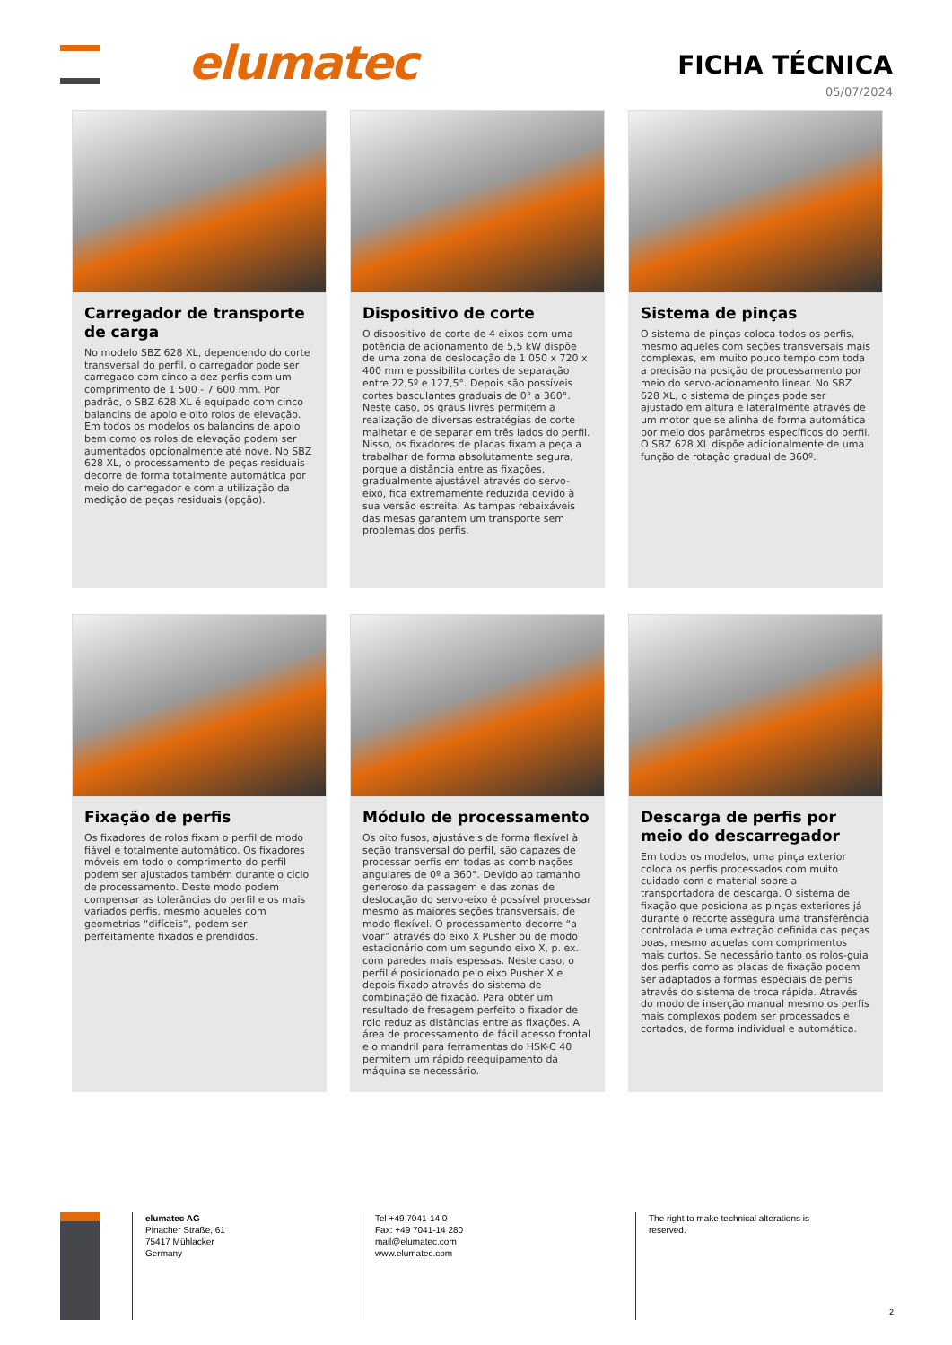elumatec
FICHA TÉCNICA
05/07/2024
Carregador de transporte de carga
No modelo SBZ 628 XL, dependendo do corte transversal do perfil, o carregador pode ser carregado com cinco a dez perfis com um comprimento de 1 500 - 7 600 mm. Por padrão, o SBZ 628 XL é equipado com cinco balancins de apoio e oito rolos de elevação. Em todos os modelos os balancins de apoio bem como os rolos de elevação podem ser aumentados opcionalmente até nove. No SBZ 628 XL, o processamento de peças residuais decorre de forma totalmente automática por meio do carregador e com a utilização da medição de peças residuais (opção).
Dispositivo de corte
O dispositivo de corte de 4 eixos com uma potência de acionamento de 5,5 kW dispõe de uma zona de deslocação de 1 050 x 720 x 400 mm e possibilita cortes de separação entre 22,5º e 127,5°. Depois são possíveis cortes basculantes graduais de 0° a 360°. Neste caso, os graus livres permitem a realização de diversas estratégias de corte malhetar e de separar em três lados do perfil. Nisso, os fixadores de placas fixam a peça a trabalhar de forma absolutamente segura, porque a distância entre as fixações, gradualmente ajustável através do servo-eixo, fica extremamente reduzida devido à sua versão estreita. As tampas rebaixáveis das mesas garantem um transporte sem problemas dos perfis.
Sistema de pinças
O sistema de pinças coloca todos os perfis, mesmo aqueles com seções transversais mais complexas, em muito pouco tempo com toda a precisão na posição de processamento por meio do servo-acionamento linear. No SBZ 628 XL, o sistema de pinças pode ser ajustado em altura e lateralmente através de um motor que se alinha de forma automática por meio dos parâmetros específicos do perfil. O SBZ 628 XL dispõe adicionalmente de uma função de rotação gradual de 360º.
Fixação de perfis
Os fixadores de rolos fixam o perfil de modo fiável e totalmente automático. Os fixadores móveis em todo o comprimento do perfil podem ser ajustados também durante o ciclo de processamento. Deste modo podem compensar as tolerâncias do perfil e os mais variados perfis, mesmo aqueles com geometrias “difíceis”, podem ser perfeitamente fixados e prendidos.
Módulo de processamento
Os oito fusos, ajustáveis de forma flexível à seção transversal do perfil, são capazes de processar perfis em todas as combinações angulares de 0º a 360°. Devido ao tamanho generoso da passagem e das zonas de deslocação do servo-eixo é possível processar mesmo as maiores seções transversais, de modo flexível. O processamento decorre “a voar” através do eixo X Pusher ou de modo estacionário com um segundo eixo X, p. ex. com paredes mais espessas. Neste caso, o perfil é posicionado pelo eixo Pusher X e depois fixado através do sistema de combinação de fixação. Para obter um resultado de fresagem perfeito o fixador de rolo reduz as distâncias entre as fixações. A área de processamento de fácil acesso frontal e o mandril para ferramentas do HSK-C 40 permitem um rápido reequipamento da máquina se necessário.
Descarga de perfis por meio do descarregador
Em todos os modelos, uma pinça exterior coloca os perfis processados com muito cuidado com o material sobre a transportadora de descarga. O sistema de fixação que posiciona as pinças exteriores já durante o recorte assegura uma transferência controlada e uma extração definida das peças boas, mesmo aquelas com comprimentos mais curtos. Se necessário tanto os rolos-guia dos perfis como as placas de fixação podem ser adaptados a formas especiais de perfis através do sistema de troca rápida. Através do modo de inserção manual mesmo os perfis mais complexos podem ser processados e cortados, de forma individual e automática.
elumatec AG
Pinacher Straße, 61
75417 Mühlacker
Germany
Tel +49 7041-14 0
Fax: +49 7041-14 280
mail@elumatec.com
www.elumatec.com
The right to make technical alterations is reserved.
2